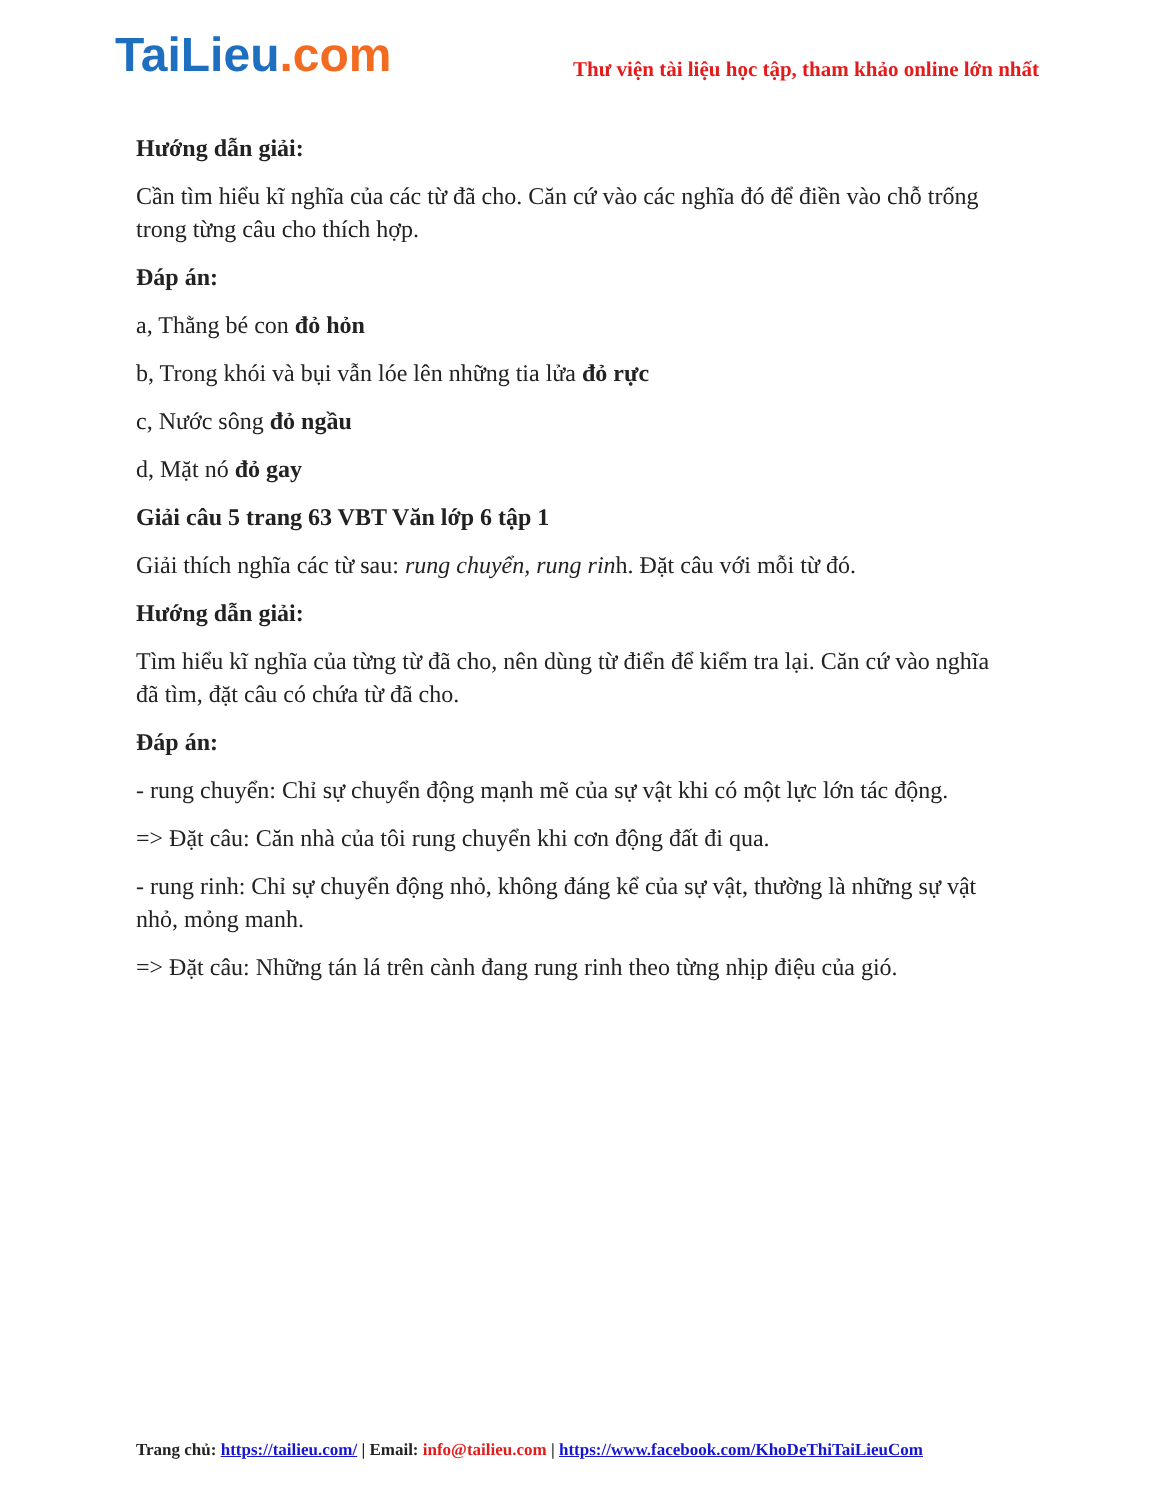TaiLieu.com
Thư viện tài liệu học tập, tham khảo online lớn nhất
Hướng dẫn giải:
Cần tìm hiểu kĩ nghĩa của các từ đã cho. Căn cứ vào các nghĩa đó để điền vào chỗ trống trong từng câu cho thích hợp.
Đáp án:
a, Thằng bé con đỏ hỏn
b, Trong khói và bụi vẫn lóe lên những tia lửa đỏ rực
c, Nước sông đỏ ngầu
d, Mặt nó đỏ gay
Giải câu 5 trang 63 VBT Văn lớp 6 tập 1
Giải thích nghĩa các từ sau: rung chuyển, rung rinh. Đặt câu với mỗi từ đó.
Hướng dẫn giải:
Tìm hiểu kĩ nghĩa của từng từ đã cho, nên dùng từ điển để kiểm tra lại. Căn cứ vào nghĩa đã tìm, đặt câu có chứa từ đã cho.
Đáp án:
- rung chuyển: Chỉ sự chuyển động mạnh mẽ của sự vật khi có một lực lớn tác động.
=> Đặt câu: Căn nhà của tôi rung chuyển khi cơn động đất đi qua.
- rung rinh: Chỉ sự chuyển động nhỏ, không đáng kể của sự vật, thường là những sự vật nhỏ, mỏng manh.
=> Đặt câu: Những tán lá trên cành đang rung rinh theo từng nhịp điệu của gió.
Trang chủ: https://tailieu.com/ | Email: info@tailieu.com | https://www.facebook.com/KhoDeThiTaiLieuCom